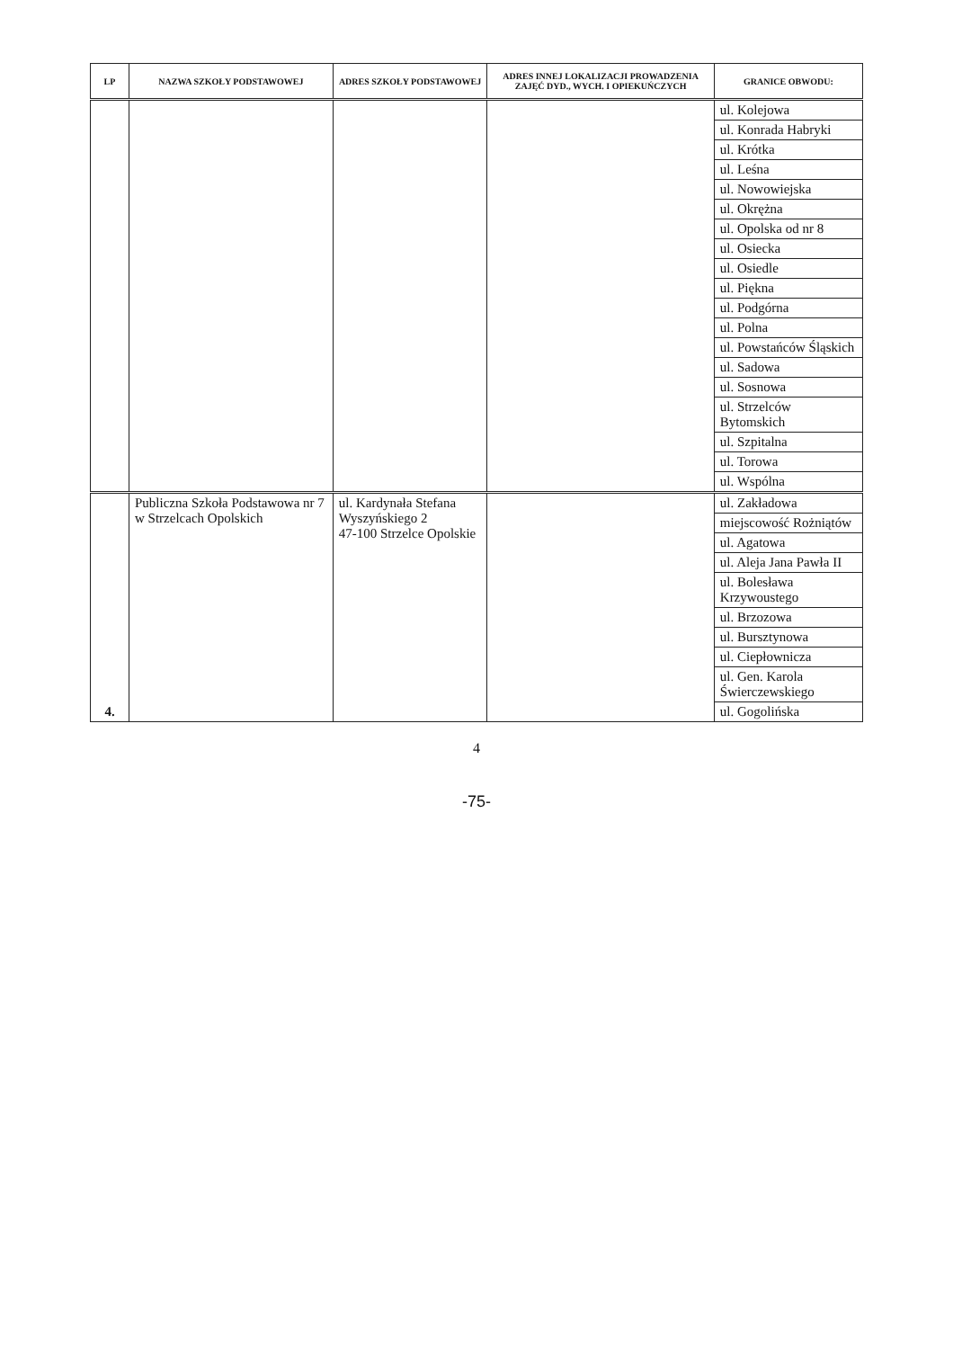| LP | NAZWA SZKOŁY PODSTAWOWEJ | ADRES SZKOŁY PODSTAWOWEJ | ADRES INNEJ LOKALIZACJI PROWADZENIA ZAJĘĆ DYD., WYCH. I OPIEKUŃCZYCH | GRANICE OBWODU: |
| --- | --- | --- | --- | --- |
| | | | | ul. Kolejowa |
| | | | | ul. Konrada Habryki |
| | | | | ul. Krótka |
| | | | | ul. Leśna |
| | | | | ul. Nowowiejska |
| | | | | ul. Okrężna |
| | | | | ul. Opolska od nr 8 |
| | | | | ul. Osiecka |
| | | | | ul. Osiedle |
| | | | | ul. Piękna |
| | | | | ul. Podgórna |
| | | | | ul. Polna |
| | | | | ul. Powstańców Śląskich |
| | | | | ul. Sadowa |
| | | | | ul. Sosnowa |
| | | | | ul. Strzelców Bytomskich |
| | | | | ul. Szpitalna |
| | | | | ul. Torowa |
| | | | | ul. Wspólna |
| 4. | Publiczna Szkoła Podstawowa nr 7 w Strzelcach Opolskich | ul. Kardynała Stefana Wyszyńskiego 2 47-100 Strzelce Opolskie | | ul. Zakładowa |
| | | | | miejscowość Rożniątów |
| | | | | ul. Agatowa |
| | | | | ul. Aleja Jana Pawła II |
| | | | | ul. Bolesława Krzywoustego |
| | | | | ul. Brzozowa |
| | | | | ul. Bursztynowa |
| | | | | ul. Ciepłownicza |
| | | | | ul. Gen. Karola Świerczewskiego |
| | | | | ul. Gogolińska |
4
-75-